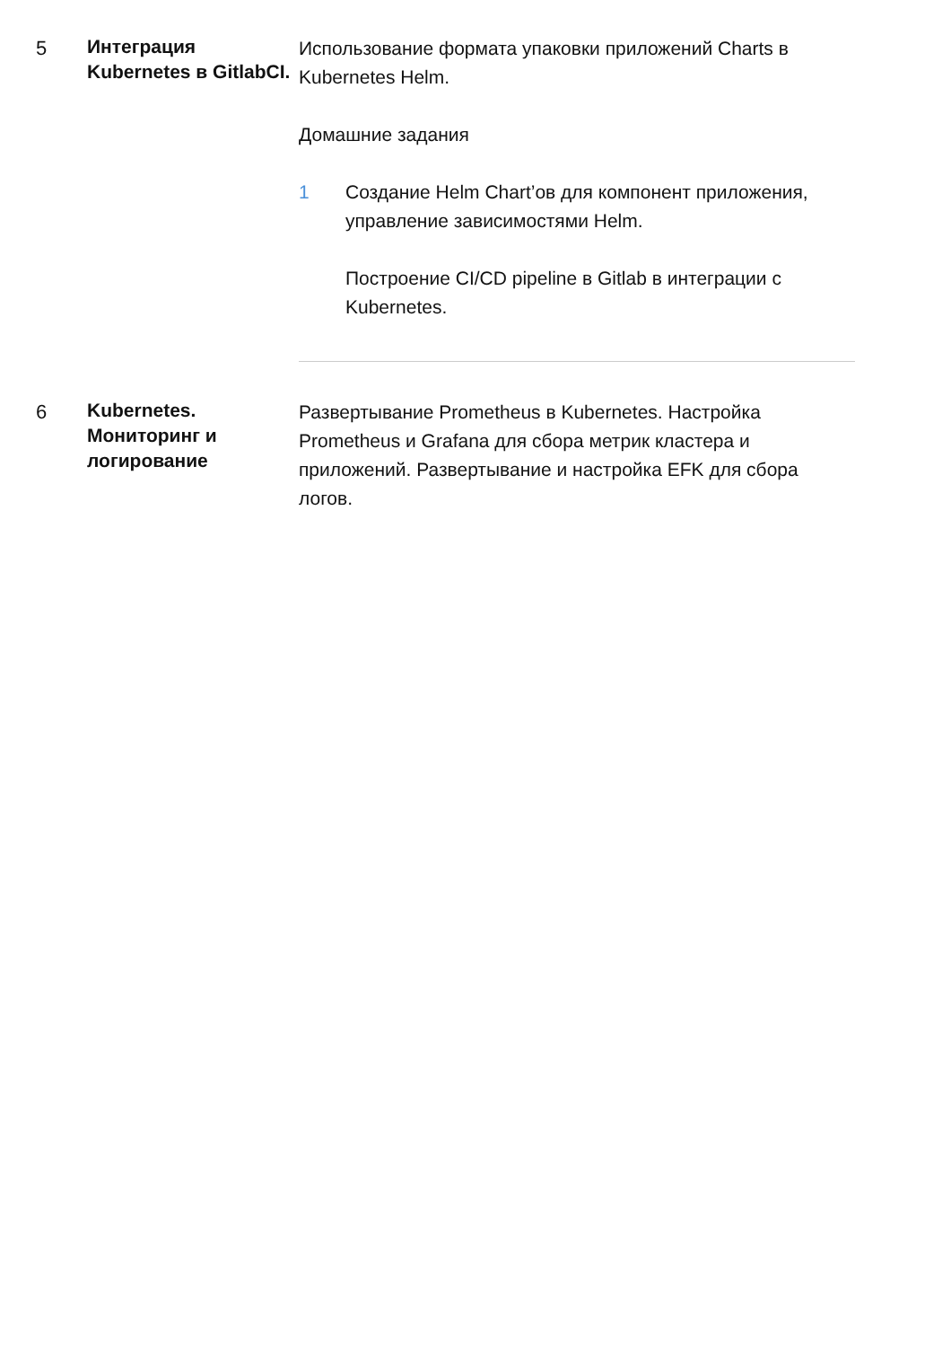5
Интеграция Kubernetes в GitlabCI.
Использование формата упаковки приложений Charts в Kubernetes Helm.
Домашние задания
1 Создание Helm Chart’ов для компонент приложения, управление зависимостями Helm.
Построение CI/CD pipeline в Gitlab в интеграции с Kubernetes.
6
Kubernetes. Мониторинг и логирование
Развертывание Prometheus в Kubernetes. Настройка Prometheus и Grafana для сбора метрик кластера и приложений. Развертывание и настройка EFK для сбора логов.